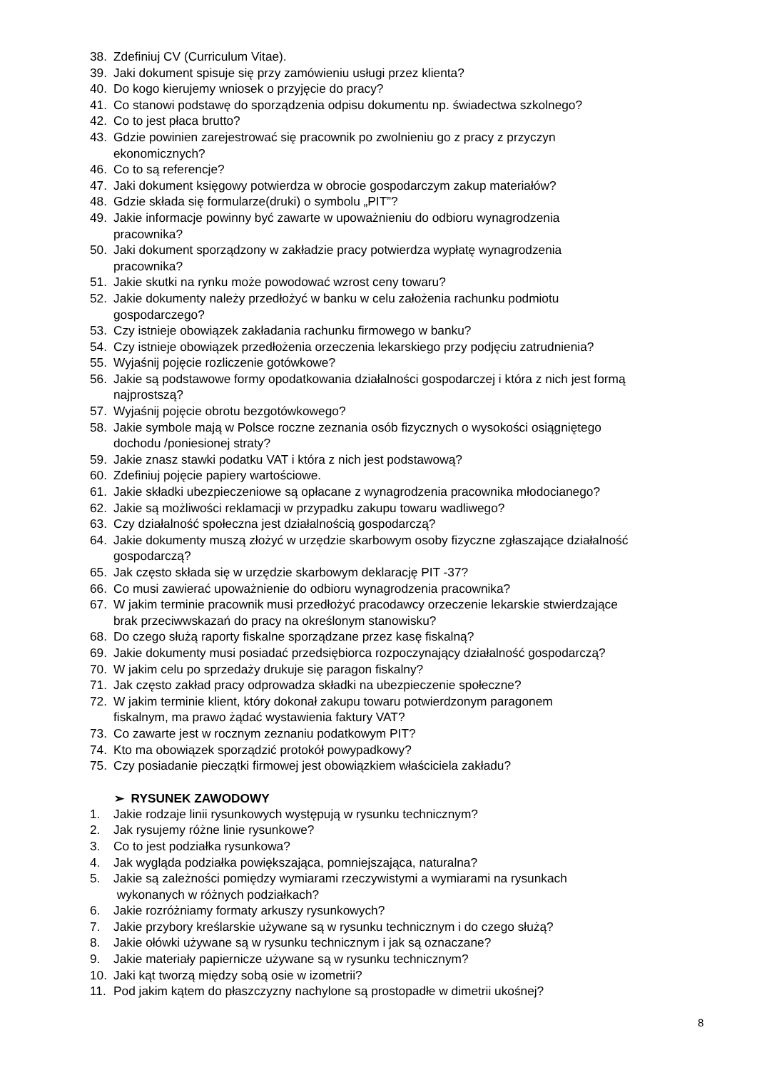38. Zdefiniuj CV (Curriculum Vitae).
39. Jaki dokument spisuje się przy zamówieniu usługi przez klienta?
40. Do kogo kierujemy wniosek o przyjęcie do pracy?
41. Co stanowi podstawę do sporządzenia odpisu dokumentu np. świadectwa szkolnego?
42. Co to jest płaca brutto?
43. Gdzie powinien zarejestrować się pracownik po zwolnieniu go z pracy z przyczyn
ekonomicznych?
46. Co to są referencje?
47. Jaki dokument księgowy potwierdza w obrocie gospodarczym zakup materiałów?
48. Gdzie składa się formularze(druki) o symbolu „PIT”?
49. Jakie informacje powinny być zawarte w upoważnieniu do odbioru wynagrodzenia
pracownika?
50. Jaki dokument sporządzony w zakładzie pracy potwierdza wypłatę wynagrodzenia
pracownika?
51. Jakie skutki na rynku może powodować wzrost ceny towaru?
52. Jakie dokumenty należy przedłożyć w banku w celu założenia rachunku podmiotu
gospodarczego?
53. Czy istnieje obowiązek zakładania rachunku firmowego w banku?
54. Czy istnieje obowiązek przedłożenia orzeczenia lekarskiego przy podjęciu zatrudnienia?
55. Wyjaśnij pojęcie rozliczenie gotówkowe?
56. Jakie są podstawowe formy opodatkowania działalności gospodarczej i która z nich jest formą
najprostszą?
57. Wyjaśnij pojęcie obrotu bezgotówkowego?
58. Jakie symbole mają w Polsce roczne zeznania osób fizycznych o wysokości osiągniętego
dochodu /poniesionej straty?
59. Jakie znasz stawki podatku VAT i która z nich jest podstawową?
60. Zdefiniuj pojęcie papiery wartościowe.
61. Jakie składki ubezpieczeniowe są opłacane z wynagrodzenia pracownika młodocianego?
62. Jakie są możliwości reklamacji w przypadku zakupu towaru wadliwego?
63. Czy działalność społeczna jest działalnością gospodarczą?
64. Jakie dokumenty muszą złożyć w urzędzie skarbowym osoby fizyczne zgłaszające działalność
gospodarczą?
65. Jak często składa się w urzędzie skarbowym deklarację PIT -37?
66. Co musi zawierać upoważnienie do odbioru wynagrodzenia pracownika?
67. W jakim terminie pracownik musi przedłożyć pracodawcy orzeczenie lekarskie stwierdzające
brak przeciwwskazań do pracy na określonym stanowisku?
68. Do czego służą raporty fiskalne sporządzane przez kasę fiskalną?
69. Jakie dokumenty musi posiadać przedsiębiorca rozpoczynający działalność gospodarczą?
70. W jakim celu po sprzedaży drukuje się paragon fiskalny?
71. Jak często zakład pracy odprowadza składki na ubezpieczenie społeczne?
72. W jakim terminie klient, który dokonał zakupu towaru potwierdzonym paragonem
fiskalnym, ma prawo żądać wystawienia faktury VAT?
73. Co zawarte jest w rocznym zeznaniu podatkowym PIT?
74. Kto ma obowiązek sporządzić protokół powypadkowy?
75. Czy posiadanie pieczątki firmowej jest obowiązkiem właściciela zakładu?
➢ RYSUNEK ZAWODOWY
1. Jakie rodzaje linii rysunkowych występują w rysunku technicznym?
2. Jak rysujemy różne linie rysunkowe?
3. Co to jest podziałka rysunkowa?
4. Jak wygląda podziałka powiększająca, pomniejszająca, naturalna?
5. Jakie są zależności pomiędzy wymiarami rzeczywistymi a wymiarami na rysunkach
wykonanych w różnych podziałkach?
6. Jakie rozróżniamy formaty arkuszy rysunkowych?
7. Jakie przybory kreślarskie używane są w rysunku technicznym i do czego służą?
8. Jakie ołówki używane są w rysunku technicznym i jak są oznaczane?
9. Jakie materiały papiernicze używane są w rysunku technicznym?
10. Jaki kąt tworzą między sobą osie w izometrii?
11. Pod jakim kątem do płaszczyzny nachylone są prostopadłe w dimetrii ukośnej?
8